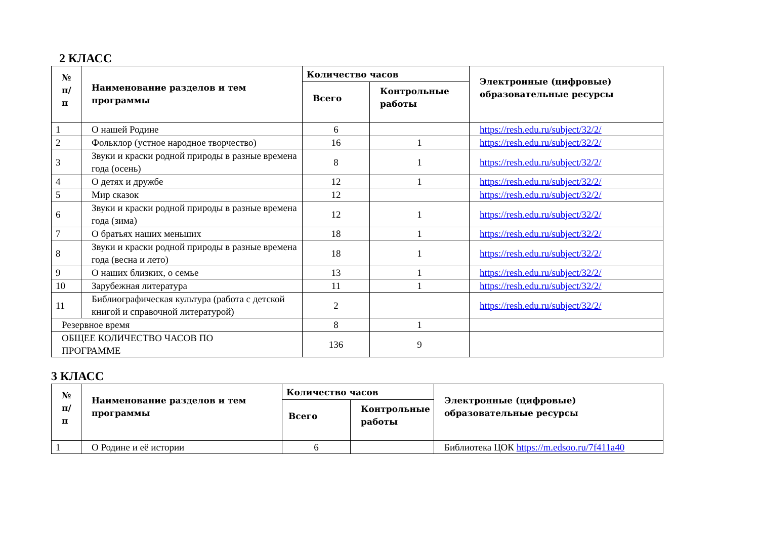2 КЛАСС
| № п/ п | Наименование разделов и тем программы | Количество часов | | Электронные (цифровые) образовательные ресурсы |
| --- | --- | --- | --- | --- |
| | | Всего | Контрольные работы | |
| 1 | О нашей Родине | 6 | | https://resh.edu.ru/subject/32/2/ |
| 2 | Фольклор (устное народное творчество) | 16 | 1 | https://resh.edu.ru/subject/32/2/ |
| 3 | Звуки и краски родной природы в разные времена года (осень) | 8 | 1 | https://resh.edu.ru/subject/32/2/ |
| 4 | О детях и дружбе | 12 | 1 | https://resh.edu.ru/subject/32/2/ |
| 5 | Мир сказок | 12 | | https://resh.edu.ru/subject/32/2/ |
| 6 | Звуки и краски родной природы в разные времена года (зима) | 12 | 1 | https://resh.edu.ru/subject/32/2/ |
| 7 | О братьях наших меньших | 18 | 1 | https://resh.edu.ru/subject/32/2/ |
| 8 | Звуки и краски родной природы в разные времена года (весна и лето) | 18 | 1 | https://resh.edu.ru/subject/32/2/ |
| 9 | О наших близких, о семье | 13 | 1 | https://resh.edu.ru/subject/32/2/ |
| 10 | Зарубежная литература | 11 | 1 | https://resh.edu.ru/subject/32/2/ |
| 11 | Библиографическая культура (работа с детской книгой и справочной литературой) | 2 | | https://resh.edu.ru/subject/32/2/ |
| Резервное время | | 8 | 1 | |
| ОБЩЕЕ КОЛИЧЕСТВО ЧАСОВ ПО ПРОГРАММЕ | | 136 | 9 | |
3 КЛАСС
| № п/ п | Наименование разделов и тем программы | Количество часов | | Электронные (цифровые) образовательные ресурсы |
| --- | --- | --- | --- | --- |
| | | Всего | Контрольные работы | |
| 1 | О Родине и её истории | 6 | | Библиотека ЦОК https://m.edsoo.ru/7f411a40 |